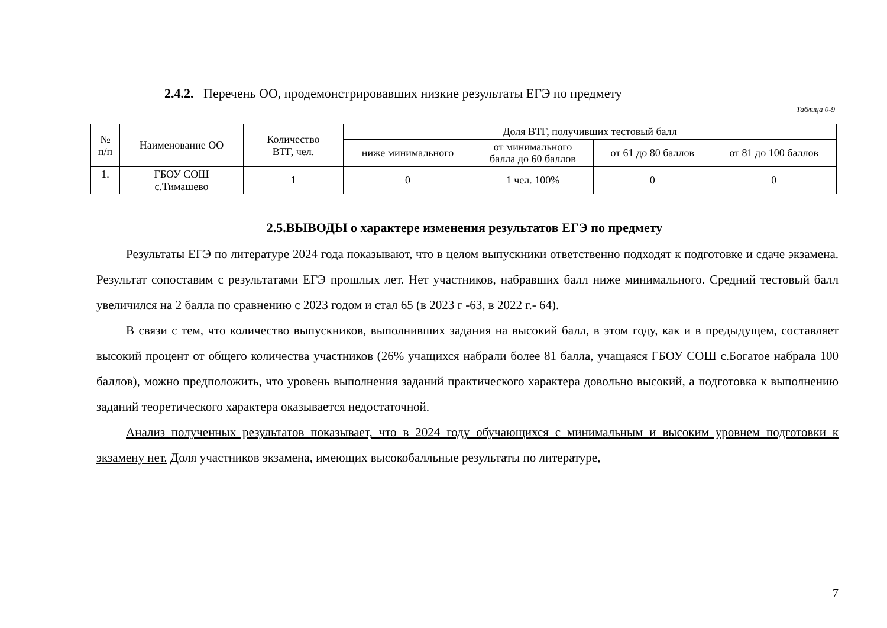2.4.2. Перечень ОО, продемонстрировавших низкие результаты ЕГЭ по предмету
Таблица 0-9
| № п/п | Наименование ОО | Количество ВТГ, чел. | Доля ВТГ, получивших тестовый балл | | | |
| --- | --- | --- | --- | --- | --- | --- |
| | | | ниже минимального | от минимального балла до 60 баллов | от 61 до 80 баллов | от 81 до 100 баллов |
| 1. | ГБОУ СОШ с.Тимашево | 1 | 0 | 1 чел. 100% | 0 | 0 |
2.5.ВЫВОДЫ о характере изменения результатов ЕГЭ по предмету
Результаты ЕГЭ по литературе 2024 года показывают, что в целом выпускники ответственно подходят к подготовке и сдаче экзамена. Результат сопоставим с результатами ЕГЭ прошлых лет. Нет участников, набравших балл ниже минимального. Средний тестовый балл увеличился на 2 балла по сравнению с 2023 годом и стал 65 (в 2023 г -63, в 2022 г.- 64).
В связи с тем, что количество выпускников, выполнивших задания на высокий балл, в этом году, как и в предыдущем, составляет высокий процент от общего количества участников (26% учащихся набрали более 81 балла, учащаяся ГБОУ СОШ с.Богатое набрала 100 баллов), можно предположить, что уровень выполнения заданий практического характера довольно высокий, а подготовка к выполнению заданий теоретического характера оказывается недостаточной.
Анализ полученных результатов показывает, что в 2024 году обучающихся с минимальным и высоким уровнем подготовки к экзамену нет. Доля участников экзамена, имеющих высокобалльные результаты по литературе,
7